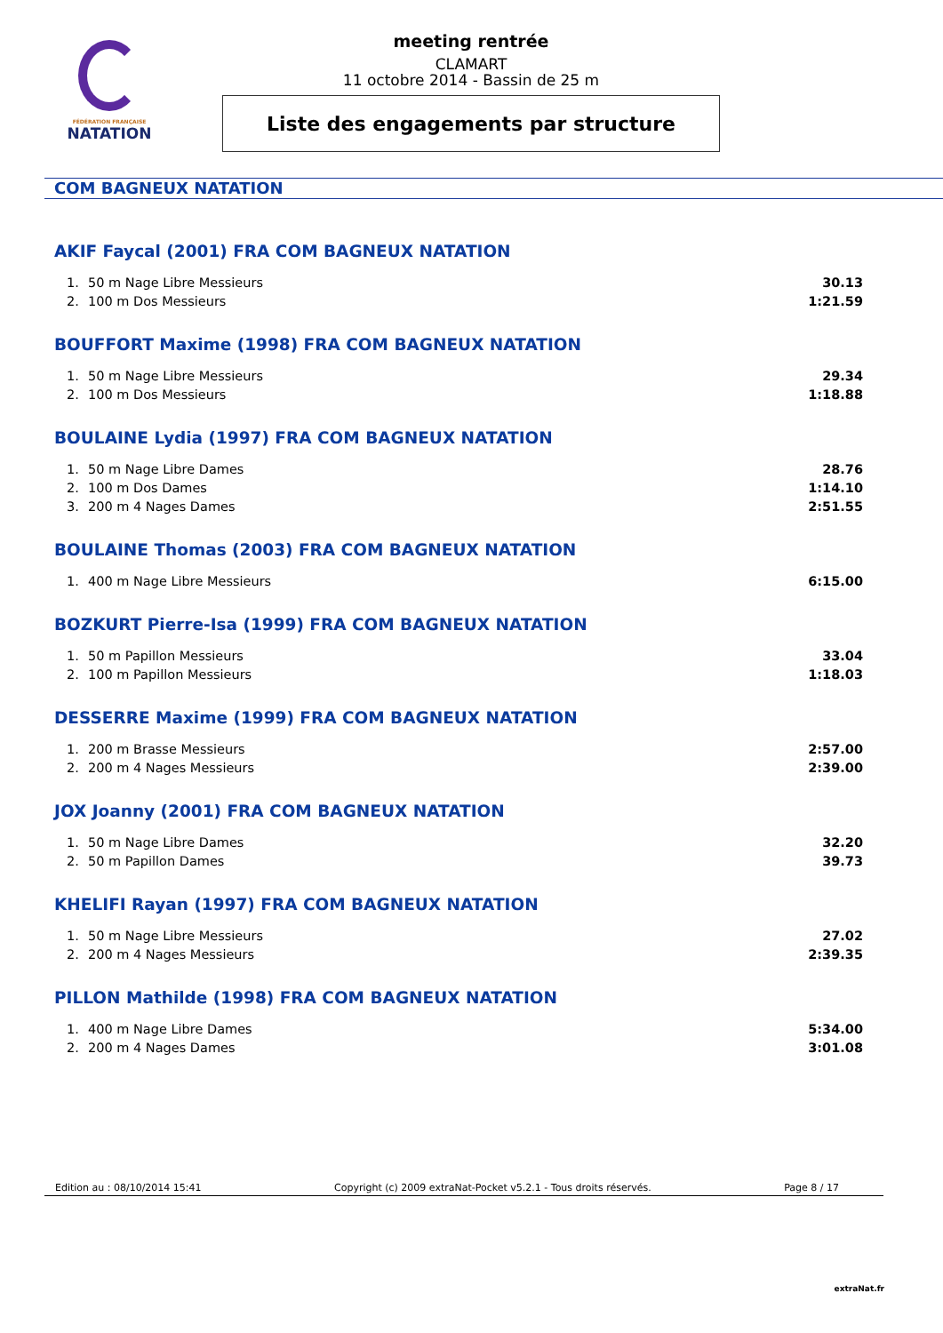FÉDÉRATION FRANÇAISE
NATATION
meeting rentrée
CLAMART
11 octobre 2014 - Bassin de 25 m
Liste des engagements par structure
COM BAGNEUX NATATION
AKIF Faycal (2001) FRA COM BAGNEUX NATATION
| 1. | 50 m Nage Libre Messieurs | 30.13 |
| 2. | 100 m Dos Messieurs | 1:21.59 |
BOUFFORT Maxime (1998) FRA COM BAGNEUX NATATION
| 1. | 50 m Nage Libre Messieurs | 29.34 |
| 2. | 100 m Dos Messieurs | 1:18.88 |
BOULAINE Lydia (1997) FRA COM BAGNEUX NATATION
| 1. | 50 m Nage Libre Dames | 28.76 |
| 2. | 100 m Dos Dames | 1:14.10 |
| 3. | 200 m 4 Nages Dames | 2:51.55 |
BOULAINE Thomas (2003) FRA COM BAGNEUX NATATION
| 1. | 400 m Nage Libre Messieurs | 6:15.00 |
BOZKURT Pierre-Isa (1999) FRA COM BAGNEUX NATATION
| 1. | 50 m Papillon Messieurs | 33.04 |
| 2. | 100 m Papillon Messieurs | 1:18.03 |
DESSERRE Maxime (1999) FRA COM BAGNEUX NATATION
| 1. | 200 m Brasse Messieurs | 2:57.00 |
| 2. | 200 m 4 Nages Messieurs | 2:39.00 |
JOX Joanny (2001) FRA COM BAGNEUX NATATION
| 1. | 50 m Nage Libre Dames | 32.20 |
| 2. | 50 m Papillon Dames | 39.73 |
KHELIFI Rayan (1997) FRA COM BAGNEUX NATATION
| 1. | 50 m Nage Libre Messieurs | 27.02 |
| 2. | 200 m 4 Nages Messieurs | 2:39.35 |
PILLON Mathilde (1998) FRA COM BAGNEUX NATATION
| 1. | 400 m Nage Libre Dames | 5:34.00 |
| 2. | 200 m 4 Nages Dames | 3:01.08 |
Edition au : 08/10/2014 15:41 Copyright (c) 2009 extraNat-Pocket v5.2.1 - Tous droits réservés. Page 8 / 17
extraNat.fr